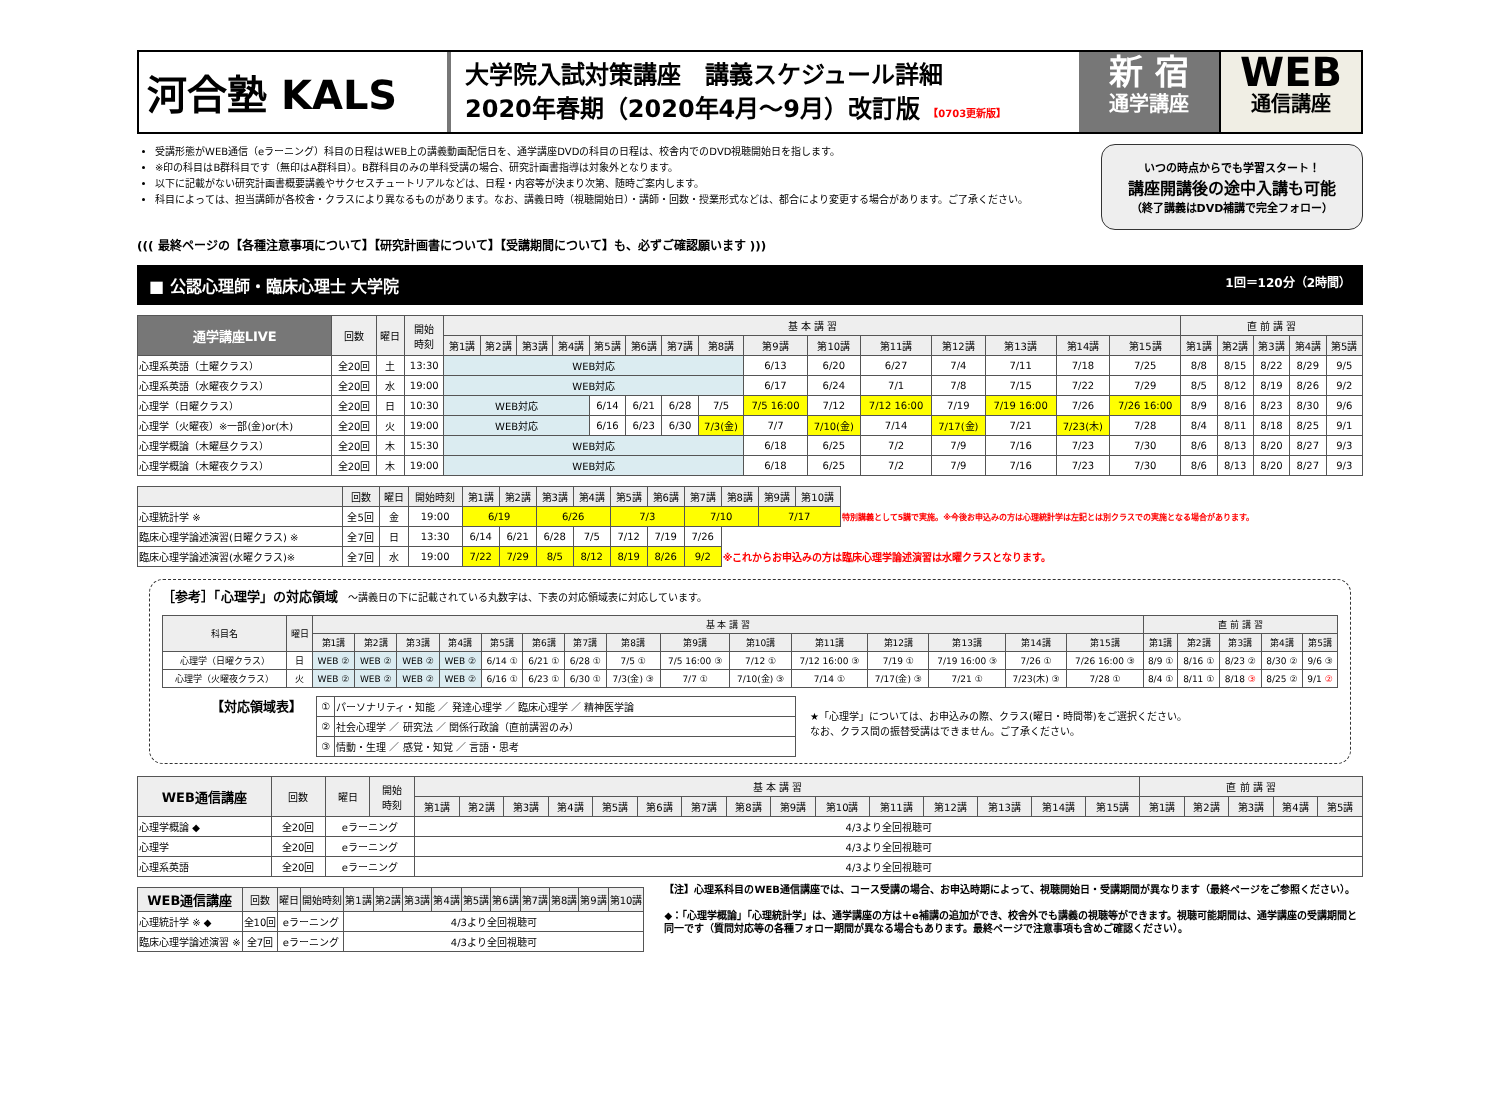河合塾 KALS
大学院入試対策講座　講義スケジュール詳細
2020年春期（2020年4月～9月）改訂版 【0703更新版】
新 宿
通学講座
WEB
通信講座
受講形態がWEB通信（eラーニング）科目の日程はWEB上の講義動画配信日を、通学講座DVDの科目の日程は、校舎内でのDVD視聴開始日を指します。
※印の科目はB群科目です（無印はA群科目）。B群科目のみの単科受講の場合、研究計画書指導は対象外となります。
以下に記載がない研究計画書概要講義やサクセスチュートリアルなどは、日程・内容等が決まり次第、随時ご案内します。
科目によっては、担当講師が各校舎・クラスにより異なるものがあります。なお、講義日時（視聴開始日）・講師・回数・授業形式などは、都合により変更する場合があります。ご了承ください。
いつの時点からでも学習スタート！
講座開講後の途中入講も可能
（終了講義はDVD補講で完全フォロー）
((( 最終ページの【各種注意事項について】【研究計画書について】【受講期間について】も、必ずご確認願います )))
■ 公認心理師・臨床心理士 大学院 1回＝120分（2時間）
| 通学講座LIVE | 回数 | 曜日 | 開始 時刻 | 基 本 講 習 | | | | | | | | | | | | | | | 直 前 講 習 | | | | |
| --- | --- | --- | --- | --- | --- | --- | --- | --- | --- | --- | --- | --- | --- | --- | --- | --- | --- | --- | --- | --- | --- | --- | --- |
| | | | | 第1講 | 第2講 | 第3講 | 第4講 | 第5講 | 第6講 | 第7講 | 第8講 | 第9講 | 第10講 | 第11講 | 第12講 | 第13講 | 第14講 | 第15講 | 第1講 | 第2講 | 第3講 | 第4講 | 第5講 |
| 心理系英語（土曜クラス） | 全20回 | 土 | 13:30 | WEB対応 | | | | | | | | 6/13 | 6/20 | 6/27 | 7/4 | 7/11 | 7/18 | 7/25 | 8/8 | 8/15 | 8/22 | 8/29 | 9/5 |
| 心理系英語（水曜夜クラス） | 全20回 | 水 | 19:00 | WEB対応 | | | | | | | | 6/17 | 6/24 | 7/1 | 7/8 | 7/15 | 7/22 | 7/29 | 8/5 | 8/12 | 8/19 | 8/26 | 9/2 |
| 心理学（日曜クラス） | 全20回 | 日 | 10:30 | WEB対応 | | | | 6/14 | 6/21 | 6/28 | 7/5 | 7/5 16:00 | 7/12 | 7/12 16:00 | 7/19 | 7/19 16:00 | 7/26 | 7/26 16:00 | 8/9 | 8/16 | 8/23 | 8/30 | 9/6 |
| 心理学（火曜夜）※一部(金)or(木) | 全20回 | 火 | 19:00 | WEB対応 | | | | 6/16 | 6/23 | 6/30 | 7/3(金) | 7/7 | 7/10(金) | 7/14 | 7/17(金) | 7/21 | 7/23(木) | 7/28 | 8/4 | 8/11 | 8/18 | 8/25 | 9/1 |
| 心理学概論（木曜昼クラス） | 全20回 | 木 | 15:30 | WEB対応 | | | | | | | | 6/18 | 6/25 | 7/2 | 7/9 | 7/16 | 7/23 | 7/30 | 8/6 | 8/13 | 8/20 | 8/27 | 9/3 |
| 心理学概論（木曜夜クラス） | 全20回 | 木 | 19:00 | WEB対応 | | | | | | | | 6/18 | 6/25 | 7/2 | 7/9 | 7/16 | 7/23 | 7/30 | 8/6 | 8/13 | 8/20 | 8/27 | 9/3 |
| | 回数 | 曜日 | 開始時刻 | 第1講 | 第2講 | 第3講 | 第4講 | 第5講 | 第6講 | 第7講 | 第8講 | 第9講 | 第10講 | |
| 心理統計学 ※ | 全5回 | 金 | 19:00 | 6/19 | | 6/26 | | 7/3 | | 7/10 | | 7/17 | | 特別講義として5講で実施。※今後お申込みの方は心理統計学は左記とは別クラスでの実施となる場合があります。 |
| 臨床心理学論述演習(日曜クラス) ※ | 全7回 | 日 | 13:30 | 6/14 | 6/21 | 6/28 | 7/5 | 7/12 | 7/19 | 7/26 | | | | |
| 臨床心理学論述演習(水曜クラス)※ | 全7回 | 水 | 19:00 | 7/22 | 7/29 | 8/5 | 8/12 | 8/19 | 8/26 | 9/2 | ※これからお申込みの方は臨床心理学論述演習は水曜クラスとなります。 | | | |
［参考］「心理学」の対応領域　～講義日の下に記載されている丸数字は、下表の対応領域表に対応しています。
| 科目名 | 曜日 | 基 本 講 習 | | | | | | | | | | | | | | | 直 前 講 習 | | | | |
| --- | --- | --- | --- | --- | --- | --- | --- | --- | --- | --- | --- | --- | --- | --- | --- | --- | --- | --- | --- | --- | --- |
| | | 第1講 | 第2講 | 第3講 | 第4講 | 第5講 | 第6講 | 第7講 | 第8講 | 第9講 | 第10講 | 第11講 | 第12講 | 第13講 | 第14講 | 第15講 | 第1講 | 第2講 | 第3講 | 第4講 | 第5講 |
| 心理学（日曜クラス） | 日 | WEB ② | WEB ② | WEB ② | WEB ② | 6/14 ① | 6/21 ① | 6/28 ① | 7/5 ① | 7/5 16:00 ③ | 7/12 ① | 7/12 16:00 ③ | 7/19 ① | 7/19 16:00 ③ | 7/26 ① | 7/26 16:00 ③ | 8/9 ① | 8/16 ① | 8/23 ② | 8/30 ② | 9/6 ③ |
| 心理学（火曜夜クラス） | 火 | WEB ② | WEB ② | WEB ② | WEB ② | 6/16 ① | 6/23 ① | 6/30 ① | 7/3(金) ③ | 7/7 ① | 7/10(金) ③ | 7/14 ① | 7/17(金) ③ | 7/21 ① | 7/23(木) ③ | 7/28 ① | 8/4 ① | 8/11 ① | 8/18 ③ | 8/25 ② | 9/1 ② |
【対応領域表】
| ① | パーソナリティ・知能 ／ 発達心理学 ／ 臨床心理学 ／ 精神医学論 |
| ② | 社会心理学 ／ 研究法 ／ 関係行政論（直前講習のみ） |
| ③ | 情動・生理 ／ 感覚・知覚 ／ 言語・思考 |
★「心理学」については、お申込みの際、クラス(曜日・時間帯)をご選択ください。
なお、クラス間の振替受講はできません。ご了承ください。
| WEB通信講座 | 回数 | 曜日 | 開始 時刻 | 基 本 講 習 | | | | | | | | | | | | | | | 直 前 講 習 | | | | |
| --- | --- | --- | --- | --- | --- | --- | --- | --- | --- | --- | --- | --- | --- | --- | --- | --- | --- | --- | --- | --- | --- | --- | --- |
| | | | | 第1講 | 第2講 | 第3講 | 第4講 | 第5講 | 第6講 | 第7講 | 第8講 | 第9講 | 第10講 | 第11講 | 第12講 | 第13講 | 第14講 | 第15講 | 第1講 | 第2講 | 第3講 | 第4講 | 第5講 |
| 心理学概論 ◆ | 全20回 | eラーニング | | 4/3より全回視聴可 | | | | | | | | | | | | | | | | | | | |
| 心理学 | 全20回 | eラーニング | | 4/3より全回視聴可 | | | | | | | | | | | | | | | | | | | |
| 心理系英語 | 全20回 | eラーニング | | 4/3より全回視聴可 | | | | | | | | | | | | | | | | | | | |
| WEB通信講座 | 回数 | 曜日 | 開始時刻 | 第1講 | 第2講 | 第3講 | 第4講 | 第5講 | 第6講 | 第7講 | 第8講 | 第9講 | 第10講 |
| --- | --- | --- | --- | --- | --- | --- | --- | --- | --- | --- | --- | --- | --- |
| 心理統計学 ※ ◆ | 全10回 | eラーニング | | 4/3より全回視聴可 | | | | | | | | | |
| 臨床心理学論述演習 ※ | 全7回 | eラーニング | | 4/3より全回視聴可 | | | | | | | | | |
【注】心理系科目のWEB通信講座では、コース受講の場合、お申込時期によって、視聴開始日・受講期間が異なります（最終ページをご参照ください）。
◆：「心理学概論」「心理統計学」は、通学講座の方は＋e補講の追加ができ、校舎外でも講義の視聴等ができます。視聴可能期間は、通学講座の受講期間と同一です（質問対応等の各種フォロー期間が異なる場合もあります。最終ページで注意事項も含めご確認ください）。